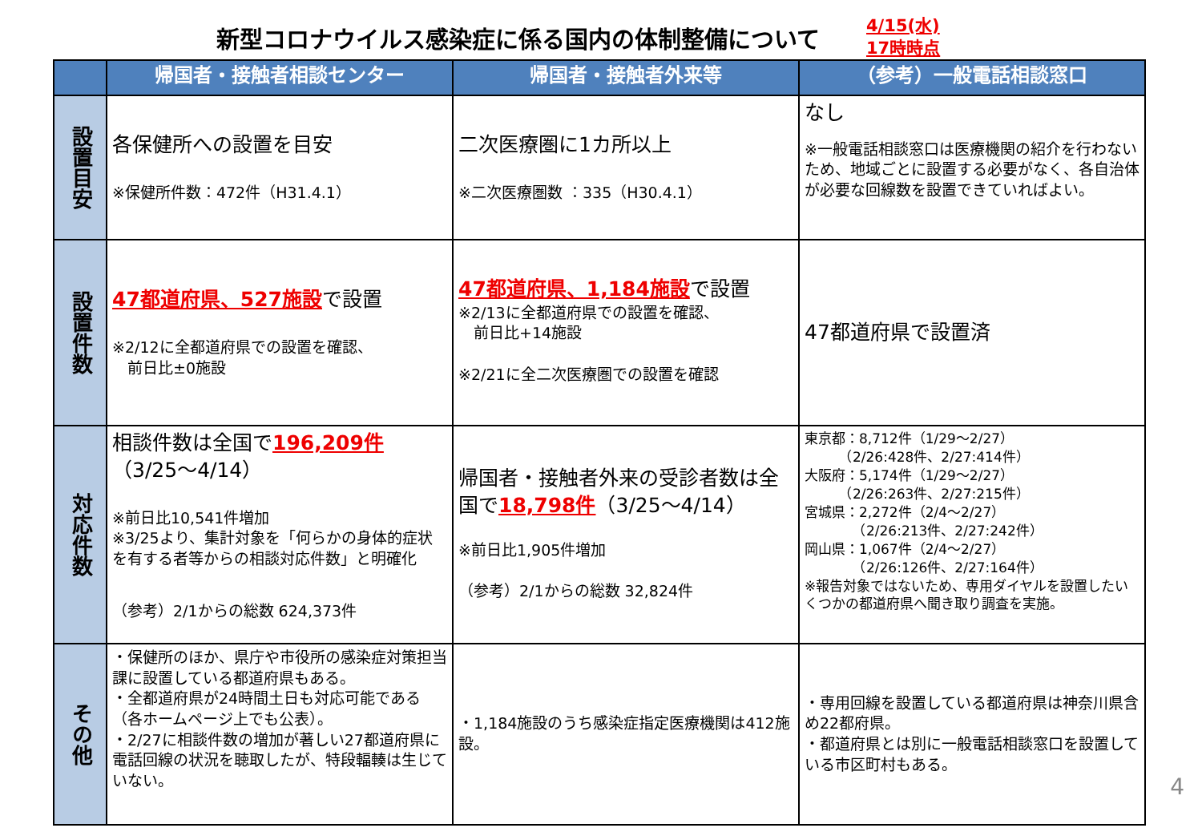新型コロナウイルス感染症に係る国内の体制整備について
4/15(水)
17時時点
| | 帰国者・接触者相談センター | 帰国者・接触者外来等 | （参考）一般電話相談窓口 |
| --- | --- | --- | --- |
| 設置目安 | 各保健所への設置を目安 ※保健所件数：472件（H31.4.1） | 二次医療圏に1カ所以上 ※二次医療圏数 ：335（H30.4.1） | なし ※一般電話相談窓口は医療機関の紹介を行わないため、地域ごとに設置する必要がなく、各自治体が必要な回線数を設置できていればよい。 |
| 設置件数 | 47都道府県、527施設 で設置 ※2/12に全都道府県での設置を確認、 前日比±0施設 | 47都道府県、1,184施設 で設置 ※2/13に全都道府県での設置を確認、 前日比+14施設 ※2/21に全二次医療圏での設置を確認 | 47都道府県で設置済 |
| 対応件数 | 相談件数は全国で 196,209件 （3/25～4/14） ※前日比10,541件増加 ※3/25より、集計対象を「何らかの身体的症状を有する者等からの相談対応件数」と明確化 （参考）2/1からの総数 624,373件 | 帰国者・接触者外来の受診者数は全国で 18,798件 （3/25～4/14） ※前日比1,905件増加 （参考）2/1からの総数 32,824件 | 東京都：8,712件（1/29～2/27） （2/26:428件、2/27:414件） 大阪府：5,174件（1/29～2/27） （2/26:263件、2/27:215件） 宮城県：2,272件（2/4～2/27） （2/26:213件、2/27:242件） 岡山県：1,067件（2/4～2/27） （2/26:126件、2/27:164件） ※報告対象ではないため、専用ダイヤルを設置したいくつかの都道府県へ聞き取り調査を実施。 |
| その他 | ・保健所のほか、県庁や市役所の感染症対策担当課に設置している都道府県もある。 ・全都道府県が24時間土日も対応可能である（各ホームページ上でも公表）。 ・2/27に相談件数の増加が著しい27都道府県に電話回線の状況を聴取したが、特段輻輳は生じていない。 | ・1,184施設のうち感染症指定医療機関は412施設。 | ・専用回線を設置している都道府県は神奈川県含め22都府県。 ・都道府県とは別に一般電話相談窓口を設置している市区町村もある。 |
4